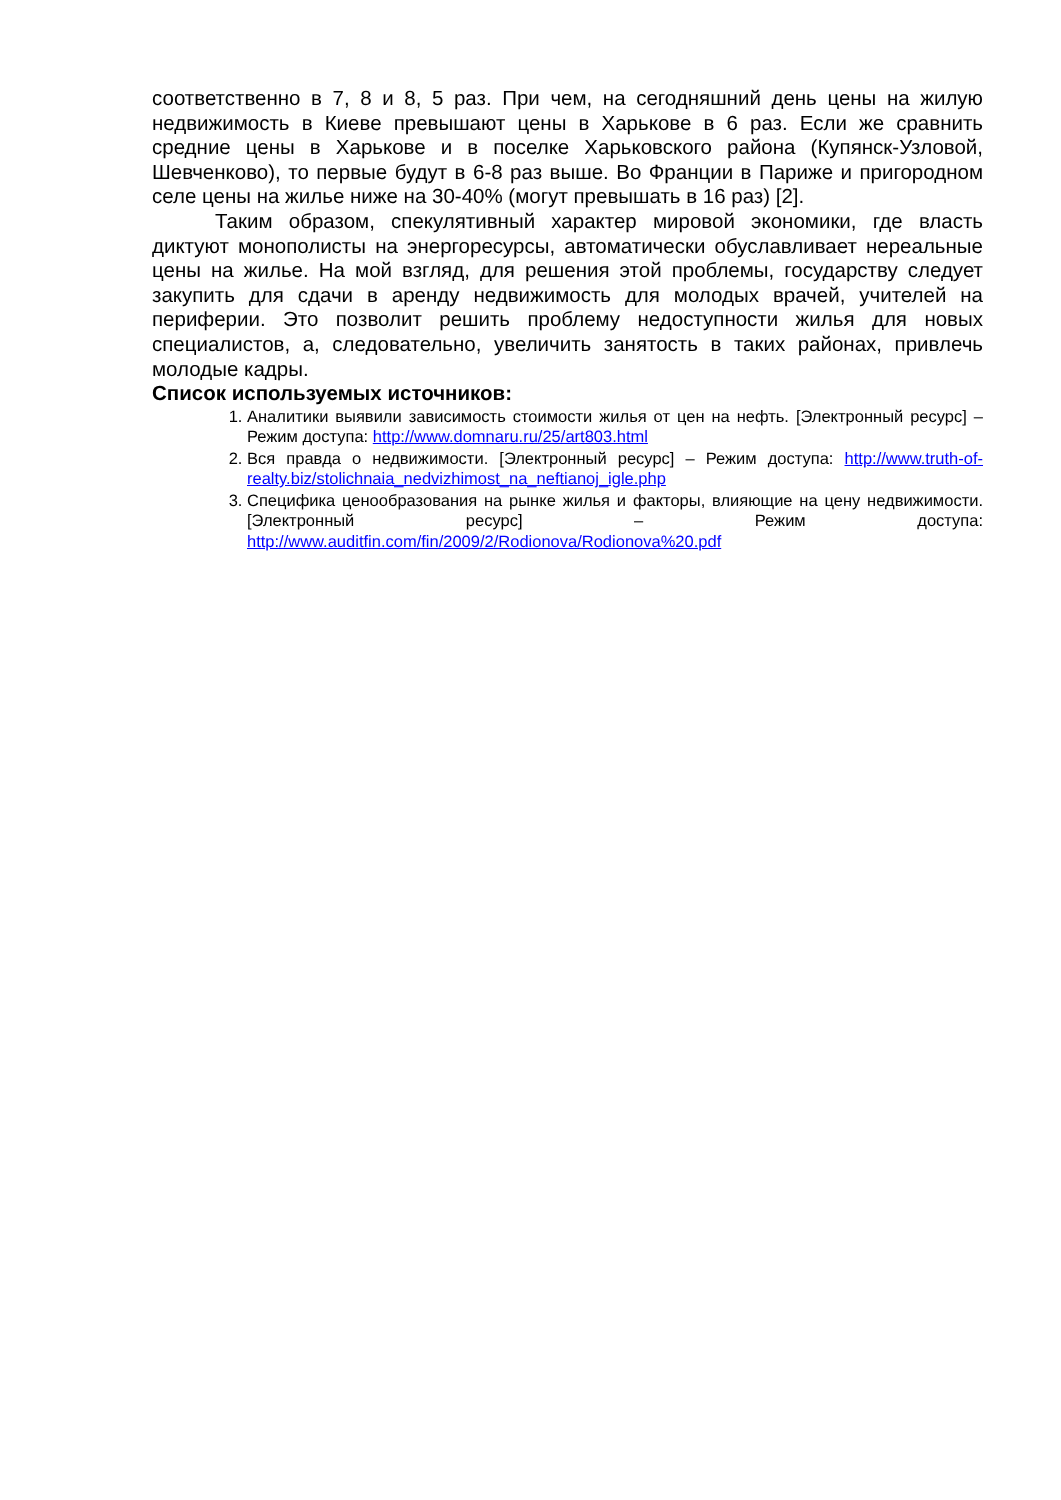соответственно в 7, 8 и 8, 5 раз. При чем, на сегодняшний день цены на жилую недвижимость в Киеве превышают цены в Харькове в 6 раз. Если же сравнить средние цены в Харькове и в поселке Харьковского района (Купянск-Узловой, Шевченково), то первые будут в 6-8 раз выше. Во Франции в Париже и пригородном селе цены на жилье ниже на 30-40% (могут превышать в 16 раз) [2].
Таким образом, спекулятивный характер мировой экономики, где власть диктуют монополисты на энергоресурсы, автоматически обуславливает нереальные цены на жилье. На мой взгляд, для решения этой проблемы, государству следует закупить для сдачи в аренду недвижимость для молодых врачей, учителей на периферии. Это позволит решить проблему недоступности жилья для новых специалистов, а, следовательно, увеличить занятость в таких районах, привлечь молодые кадры.
Список используемых источников:
1. Аналитики выявили зависимость стоимости жилья от цен на нефть. [Электронный ресурс] – Режим доступа: http://www.domnaru.ru/25/art803.html
2. Вся правда о недвижимости. [Электронный ресурс] – Режим доступа: http://www.truth-of-realty.biz/stolichnaia_nedvizhimost_na_neftianoj_igle.php
3. Специфика ценообразования на рынке жилья и факторы, влияющие на цену недвижимости. [Электронный ресурс] – Режим доступа: http://www.auditfin.com/fin/2009/2/Rodionova/Rodionova%20.pdf